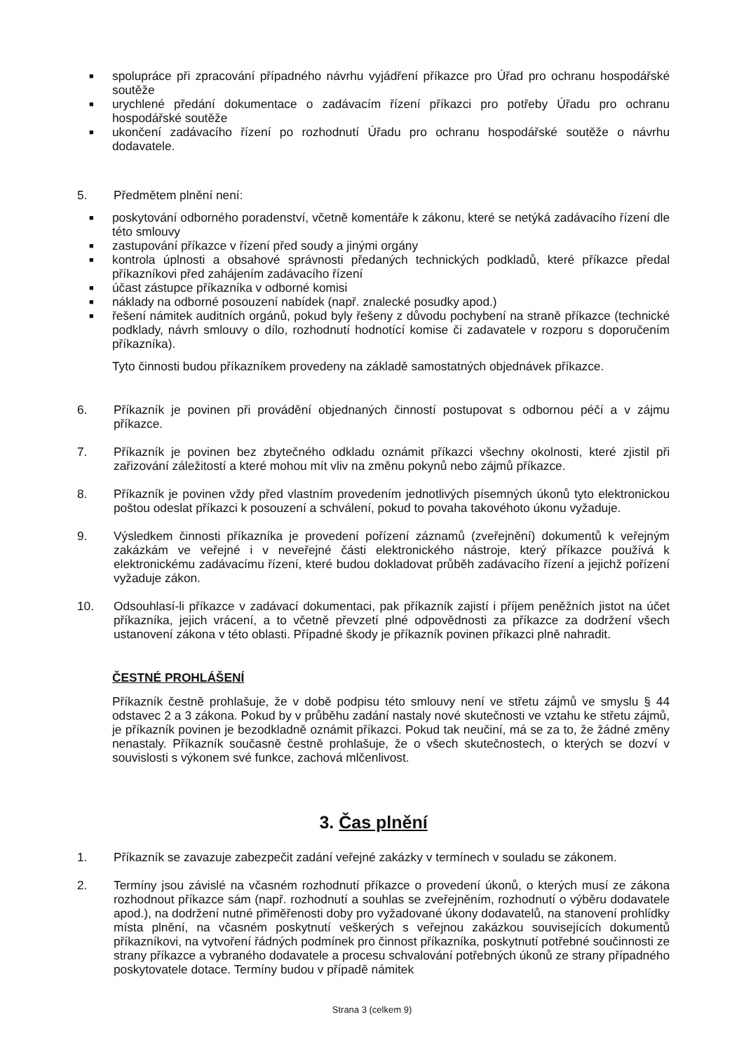■ spolupráce při zpracování případného návrhu vyjádření příkazce pro Úřad pro ochranu hospodářské soutěže
■ urychlené předání dokumentace o zadávacím řízení příkazci pro potřeby Úřadu pro ochranu hospodářské soutěže
■ ukončení zadávacího řízení po rozhodnutí Úřadu pro ochranu hospodářské soutěže o návrhu dodavatele.
5. Předmětem plnění není:
■ poskytování odborného poradenství, včetně komentáře k zákonu, které se netýká zadávacího řízení dle této smlouvy
■ zastupování příkazce v řízení před soudy a jinými orgány
■ kontrola úplnosti a obsahové správnosti předaných technických podkladů, které příkazce předal příkazníkovi před zahájením zadávacího řízení
■ účast zástupce příkazníka v odborné komisi
■ náklady na odborné posouzení nabídek (např. znalecké posudky apod.)
■ řešení námitek auditních orgánů, pokud byly řešeny z důvodu pochybení na straně příkazce (technické podklady, návrh smlouvy o dílo, rozhodnutí hodnotící komise či zadavatele v rozporu s doporučením příkazníka).
Tyto činnosti budou příkazníkem provedeny na základě samostatných objednávek příkazce.
6. Příkazník je povinen při provádění objednaných činností postupovat s odbornou péčí a v zájmu příkazce.
7. Příkazník je povinen bez zbytečného odkladu oznámit příkazci všechny okolnosti, které zjistil při zařizování záležitostí a které mohou mít vliv na změnu pokynů nebo zájmů příkazce.
8. Příkazník je povinen vždy před vlastním provedením jednotlivých písemných úkonů tyto elektronickou poštou odeslat příkazci k posouzení a schválení, pokud to povaha takovéhoto úkonu vyžaduje.
9. Výsledkem činnosti příkazníka je provedení pořízení záznamů (zveřejnění) dokumentů k veřejným zakázkám ve veřejné i v neveřejné části elektronického nástroje, který příkazce používá k elektronickému zadávacímu řízení, které budou dokladovat průběh zadávacího řízení a jejichž pořízení vyžaduje zákon.
10. Odsouhlasí-li příkazce v zadávací dokumentaci, pak příkazník zajistí i příjem peněžních jistot na účet příkazníka, jejich vrácení, a to včetně převzetí plné odpovědnosti za příkazce za dodržení všech ustanovení zákona v této oblasti. Případné škody je příkazník povinen příkazci plně nahradit.
ČESTNÉ PROHLÁŠENÍ
Příkazník čestně prohlašuje, že v době podpisu této smlouvy není ve střetu zájmů ve smyslu § 44 odstavec 2 a 3 zákona. Pokud by v průběhu zadání nastaly nové skutečnosti ve vztahu ke střetu zájmů, je příkazník povinen je bezodkladně oznámit příkazci. Pokud tak neučiní, má se za to, že žádné změny nenastaly. Příkazník současně čestně prohlašuje, že o všech skutečnostech, o kterých se dozví v souvislosti s výkonem své funkce, zachová mlčenlivost.
3. Čas plnění
1. Příkazník se zavazuje zabezpečit zadání veřejné zakázky v termínech v souladu se zákonem.
2. Termíny jsou závislé na včasném rozhodnutí příkazce o provedení úkonů, o kterých musí ze zákona rozhodnout příkazce sám (např. rozhodnutí a souhlas se zveřejněním, rozhodnutí o výběru dodavatele apod.), na dodržení nutné přiměřenosti doby pro vyžadované úkony dodavatelů, na stanovení prohlídky místa plnění, na včasném poskytnutí veškerých s veřejnou zakázkou souvisejících dokumentů příkazníkovi, na vytvoření řádných podmínek pro činnost příkazníka, poskytnutí potřebné součinnosti ze strany příkazce a vybraného dodavatele a procesu schvalování potřebných úkonů ze strany případného poskytovatele dotace. Termíny budou v případě námitek
Strana 3 (celkem 9)